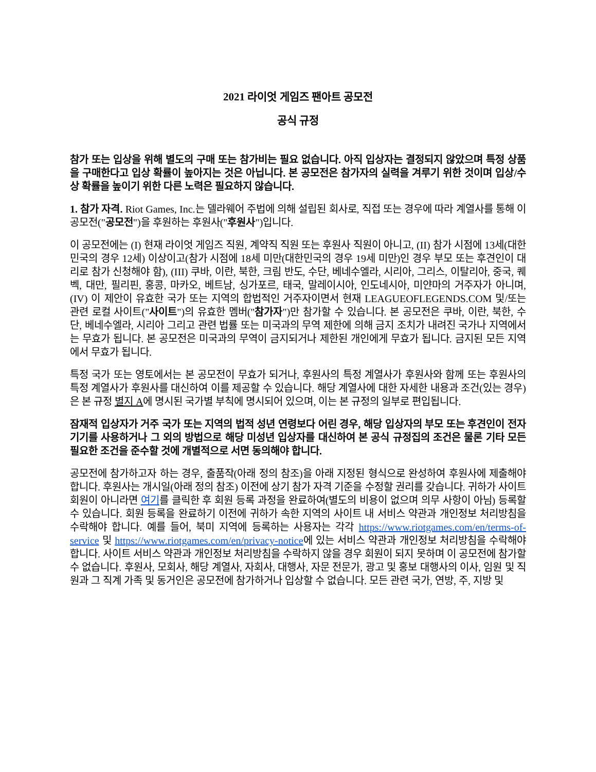2021 라이엇 게임즈 팬아트 공모전
공식 규정
참가 또는 입상을 위해 별도의 구매 또는 참가비는 필요 없습니다. 아직 입상자는 결정되지 않았으며 특정 상품을 구매한다고 입상 확률이 높아지는 것은 아닙니다. 본 공모전은 참가자의 실력을 겨루기 위한 것이며 입상/수상 확률을 높이기 위한 다른 노력은 필요하지 않습니다.
1. 참가 자격. Riot Games, Inc.는 델라웨어 주법에 의해 설립된 회사로, 직접 또는 경우에 따라 계열사를 통해 이 공모전("공모전")을 후원하는 후원사("후원사")입니다.
이 공모전에는 (I) 현재 라이엇 게임즈 직원, 계약직 직원 또는 후원사 직원이 아니고, (II) 참가 시점에 13세(대한민국의 경우 12세) 이상이고(참가 시점에 18세 미만(대한민국의 경우 19세 미만)인 경우 부모 또는 후견인이 대리로 참가 신청해야 함), (III) 쿠바, 이란, 북한, 크림 반도, 수단, 베네수엘라, 시리아, 그리스, 이탈리아, 중국, 퀘벡, 대만, 필리핀, 홍콩, 마카오, 베트남, 싱가포르, 태국, 말레이시아, 인도네시아, 미얀마의 거주자가 아니며, (IV) 이 제안이 유효한 국가 또는 지역의 합법적인 거주자이면서 현재 LEAGUEOFLEGENDS.COM 및/또는 관련 로컬 사이트("사이트")의 유효한 멤버("참가자")만 참가할 수 있습니다. 본 공모전은 쿠바, 이란, 북한, 수단, 베네수엘라, 시리아 그리고 관련 법률 또는 미국과의 무역 제한에 의해 금지 조치가 내려진 국가나 지역에서는 무효가 됩니다. 본 공모전은 미국과의 무역이 금지되거나 제한된 개인에게 무효가 됩니다. 금지된 모든 지역에서 무효가 됩니다.
특정 국가 또는 영토에서는 본 공모전이 무효가 되거나, 후원사의 특정 계열사가 후원사와 함께 또는 후원사의 특정 계열사가 후원사를 대신하여 이를 제공할 수 있습니다. 해당 계열사에 대한 자세한 내용과 조건(있는 경우)은 본 규정 별지 A에 명시된 국가별 부칙에 명시되어 있으며, 이는 본 규정의 일부로 편입됩니다.
잠재적 입상자가 거주 국가 또는 지역의 법적 성년 연령보다 어린 경우, 해당 입상자의 부모 또는 후견인이 전자 기기를 사용하거나 그 외의 방법으로 해당 미성년 입상자를 대신하여 본 공식 규정집의 조건은 물론 기타 모든 필요한 조건을 준수할 것에 개별적으로 서면 동의해야 합니다.
공모전에 참가하고자 하는 경우, 출품작(아래 정의 참조)을 아래 지정된 형식으로 완성하여 후원사에 제출해야 합니다. 후원사는 개시일(아래 정의 참조) 이전에 상기 참가 자격 기준을 수정할 권리를 갖습니다. 귀하가 사이트 회원이 아니라면 여기를 클릭한 후 회원 등록 과정을 완료하여(별도의 비용이 없으며 의무 사항이 아님) 등록할 수 있습니다. 회원 등록을 완료하기 이전에 귀하가 속한 지역의 사이트 내 서비스 약관과 개인정보 처리방침을 수락해야 합니다. 예를 들어, 북미 지역에 등록하는 사용자는 각각 https://www.riotgames.com/en/terms-of-service 및 https://www.riotgames.com/en/privacy-notice에 있는 서비스 약관과 개인정보 처리방침을 수락해야 합니다. 사이트 서비스 약관과 개인정보 처리방침을 수락하지 않을 경우 회원이 되지 못하며 이 공모전에 참가할 수 없습니다. 후원사, 모회사, 해당 계열사, 자회사, 대행사, 자문 전문가, 광고 및 홍보 대행사의 이사, 임원 및 직원과 그 직계 가족 및 동거인은 공모전에 참가하거나 입상할 수 없습니다. 모든 관련 국가, 연방, 주, 지방 및